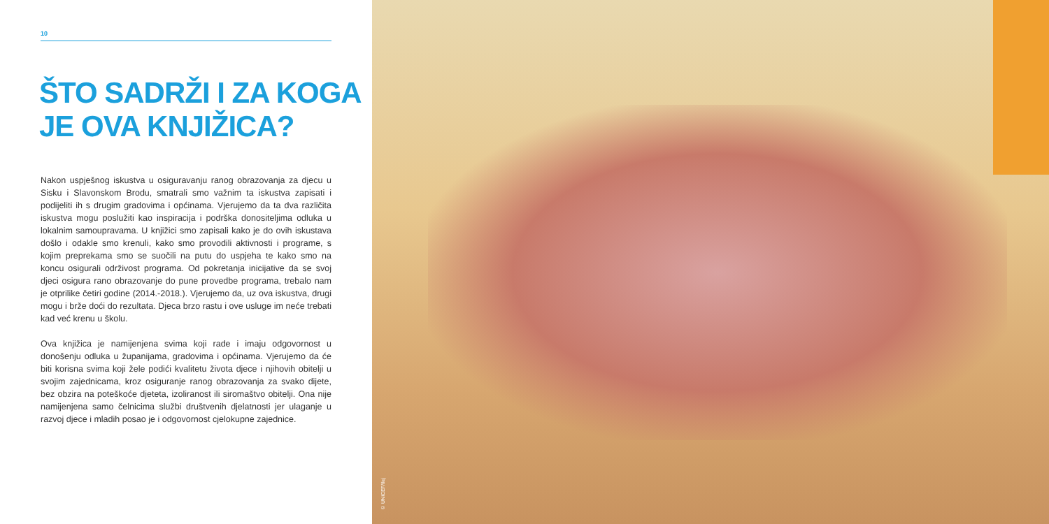10
ŠTO SADRŽI I ZA KOGA JE OVA KNJIŽICA?
Nakon uspješnog iskustva u osiguravanju ranog obrazovanja za djecu u Sisku i Slavonskom Brodu, smatrali smo važnim ta iskustva zapisati i podijeliti ih s drugim gradovima i općinama. Vjerujemo da ta dva različita iskustva mogu poslužiti kao inspiracija i podrška donositeljima odluka u lokalnim samoupravama. U knjižici smo zapisali kako je do ovih iskustava došlo i odakle smo krenuli, kako smo provodili aktivnosti i programe, s kojim preprekama smo se suočili na putu do uspjeha te kako smo na koncu osigurali održivost programa. Od pokretanja inicijative da se svoj djeci osigura rano obrazovanje do pune provedbe programa, trebalo nam je otprilike četiri godine (2014.-2018.). Vjerujemo da, uz ova iskustva, drugi mogu i brže doći do rezultata. Djeca brzo rastu i ove usluge im neće trebati kad već krenu u školu.
Ova knjižica je namijenjena svima koji rade i imaju odgovornost u donošenju odluka u županijama, gradovima i općinama. Vjerujemo da će biti korisna svima koji žele podići kvalitetu života djece i njihovih obitelji u svojim zajednicama, kroz osiguranje ranog obrazovanja za svako dijete, bez obzira na poteškoće djeteta, izoliranost ili siromaštvo obitelji. Ona nije namijenjena samo čelnicima službi društvenih djelatnosti jer ulaganje u razvoj djece i mladih posao je i odgovornost cjelokupne zajednice.
© UNICEF/Ilej